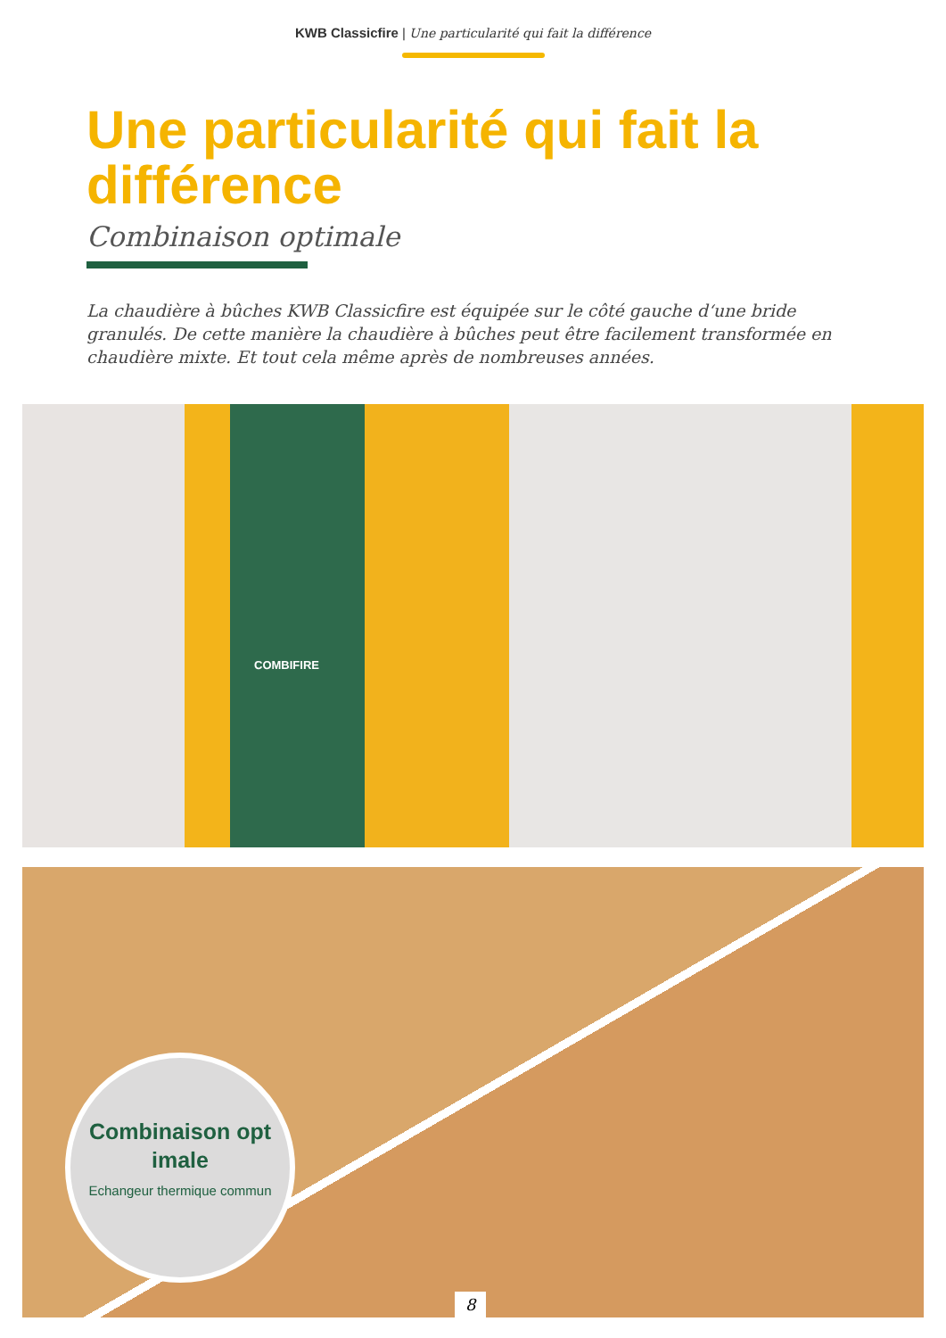KWB Classicfire | Une particularité qui fait la différence
Une particularité qui fait la différence
Combinaison optimale
La chaudière à bûches KWB Classicfire est équipée sur le côté gauche d‘une bride granulés. De cette manière la chaudière à bûches peut être facilement transformée en chaudière mixte. Et tout cela même après de nombreuses années.
COMBIFIRE
Combinaison opt imale
Echangeur thermique commun
8